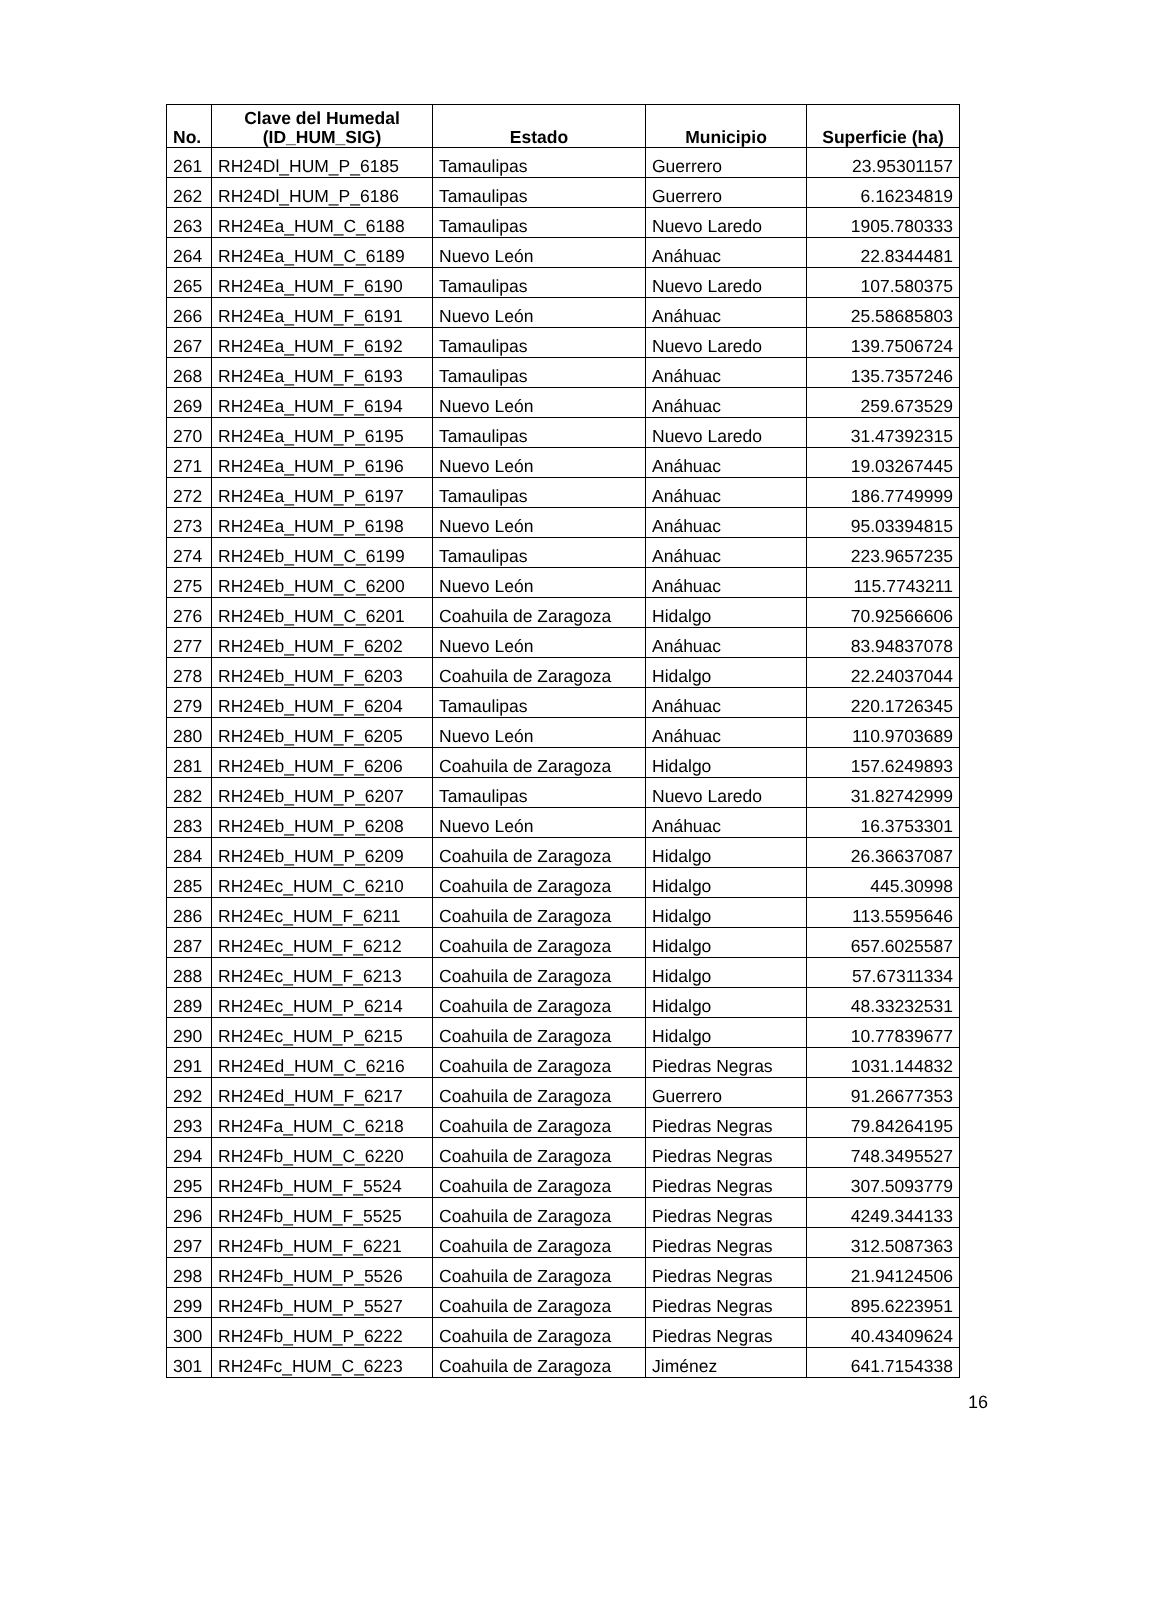| No. | Clave del Humedal (ID_HUM_SIG) | Estado | Municipio | Superficie (ha) |
| --- | --- | --- | --- | --- |
| 261 | RH24Dl_HUM_P_6185 | Tamaulipas | Guerrero | 23.95301157 |
| 262 | RH24Dl_HUM_P_6186 | Tamaulipas | Guerrero | 6.16234819 |
| 263 | RH24Ea_HUM_C_6188 | Tamaulipas | Nuevo Laredo | 1905.780333 |
| 264 | RH24Ea_HUM_C_6189 | Nuevo León | Anáhuac | 22.8344481 |
| 265 | RH24Ea_HUM_F_6190 | Tamaulipas | Nuevo Laredo | 107.580375 |
| 266 | RH24Ea_HUM_F_6191 | Nuevo León | Anáhuac | 25.58685803 |
| 267 | RH24Ea_HUM_F_6192 | Tamaulipas | Nuevo Laredo | 139.7506724 |
| 268 | RH24Ea_HUM_F_6193 | Tamaulipas | Anáhuac | 135.7357246 |
| 269 | RH24Ea_HUM_F_6194 | Nuevo León | Anáhuac | 259.673529 |
| 270 | RH24Ea_HUM_P_6195 | Tamaulipas | Nuevo Laredo | 31.47392315 |
| 271 | RH24Ea_HUM_P_6196 | Nuevo León | Anáhuac | 19.03267445 |
| 272 | RH24Ea_HUM_P_6197 | Tamaulipas | Anáhuac | 186.7749999 |
| 273 | RH24Ea_HUM_P_6198 | Nuevo León | Anáhuac | 95.03394815 |
| 274 | RH24Eb_HUM_C_6199 | Tamaulipas | Anáhuac | 223.9657235 |
| 275 | RH24Eb_HUM_C_6200 | Nuevo León | Anáhuac | 115.7743211 |
| 276 | RH24Eb_HUM_C_6201 | Coahuila de Zaragoza | Hidalgo | 70.92566606 |
| 277 | RH24Eb_HUM_F_6202 | Nuevo León | Anáhuac | 83.94837078 |
| 278 | RH24Eb_HUM_F_6203 | Coahuila de Zaragoza | Hidalgo | 22.24037044 |
| 279 | RH24Eb_HUM_F_6204 | Tamaulipas | Anáhuac | 220.1726345 |
| 280 | RH24Eb_HUM_F_6205 | Nuevo León | Anáhuac | 110.9703689 |
| 281 | RH24Eb_HUM_F_6206 | Coahuila de Zaragoza | Hidalgo | 157.6249893 |
| 282 | RH24Eb_HUM_P_6207 | Tamaulipas | Nuevo Laredo | 31.82742999 |
| 283 | RH24Eb_HUM_P_6208 | Nuevo León | Anáhuac | 16.3753301 |
| 284 | RH24Eb_HUM_P_6209 | Coahuila de Zaragoza | Hidalgo | 26.36637087 |
| 285 | RH24Ec_HUM_C_6210 | Coahuila de Zaragoza | Hidalgo | 445.30998 |
| 286 | RH24Ec_HUM_F_6211 | Coahuila de Zaragoza | Hidalgo | 113.5595646 |
| 287 | RH24Ec_HUM_F_6212 | Coahuila de Zaragoza | Hidalgo | 657.6025587 |
| 288 | RH24Ec_HUM_F_6213 | Coahuila de Zaragoza | Hidalgo | 57.67311334 |
| 289 | RH24Ec_HUM_P_6214 | Coahuila de Zaragoza | Hidalgo | 48.33232531 |
| 290 | RH24Ec_HUM_P_6215 | Coahuila de Zaragoza | Hidalgo | 10.77839677 |
| 291 | RH24Ed_HUM_C_6216 | Coahuila de Zaragoza | Piedras Negras | 1031.144832 |
| 292 | RH24Ed_HUM_F_6217 | Coahuila de Zaragoza | Guerrero | 91.26677353 |
| 293 | RH24Fa_HUM_C_6218 | Coahuila de Zaragoza | Piedras Negras | 79.84264195 |
| 294 | RH24Fb_HUM_C_6220 | Coahuila de Zaragoza | Piedras Negras | 748.3495527 |
| 295 | RH24Fb_HUM_F_5524 | Coahuila de Zaragoza | Piedras Negras | 307.5093779 |
| 296 | RH24Fb_HUM_F_5525 | Coahuila de Zaragoza | Piedras Negras | 4249.344133 |
| 297 | RH24Fb_HUM_F_6221 | Coahuila de Zaragoza | Piedras Negras | 312.5087363 |
| 298 | RH24Fb_HUM_P_5526 | Coahuila de Zaragoza | Piedras Negras | 21.94124506 |
| 299 | RH24Fb_HUM_P_5527 | Coahuila de Zaragoza | Piedras Negras | 895.6223951 |
| 300 | RH24Fb_HUM_P_6222 | Coahuila de Zaragoza | Piedras Negras | 40.43409624 |
| 301 | RH24Fc_HUM_C_6223 | Coahuila de Zaragoza | Jiménez | 641.7154338 |
16